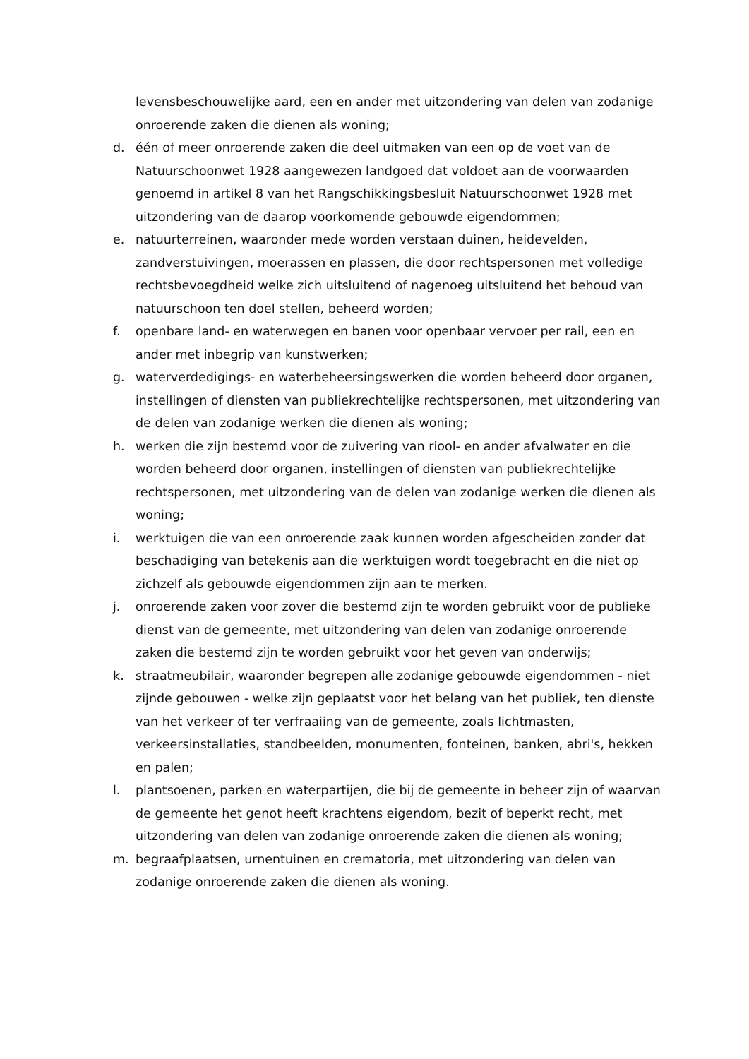levensbeschouwelijke aard, een en ander met uitzondering van delen van zodanige onroerende zaken die dienen als woning;
d. één of meer onroerende zaken die deel uitmaken van een op de voet van de Natuurschoonwet 1928 aangewezen landgoed dat voldoet aan de voorwaarden genoemd in artikel 8 van het Rangschikkingsbesluit Natuurschoonwet 1928 met uitzondering van de daarop voorkomende gebouwde eigendommen;
e. natuurterreinen, waaronder mede worden verstaan duinen, heidevelden, zandverstuivingen, moerassen en plassen, die door rechtspersonen met volledige rechtsbevoegdheid welke zich uitsluitend of nagenoeg uitsluitend het behoud van natuurschoon ten doel stellen, beheerd worden;
f. openbare land- en waterwegen en banen voor openbaar vervoer per rail, een en ander met inbegrip van kunstwerken;
g. waterverdedigings- en waterbeheersingswerken die worden beheerd door organen, instellingen of diensten van publiekrechtelijke rechtspersonen, met uitzondering van de delen van zodanige werken die dienen als woning;
h. werken die zijn bestemd voor de zuivering van riool- en ander afvalwater en die worden beheerd door organen, instellingen of diensten van publiekrechtelijke rechtspersonen, met uitzondering van de delen van zodanige werken die dienen als woning;
i. werktuigen die van een onroerende zaak kunnen worden afgescheiden zonder dat beschadiging van betekenis aan die werktuigen wordt toegebracht en die niet op zichzelf als gebouwde eigendommen zijn aan te merken.
j. onroerende zaken voor zover die bestemd zijn te worden gebruikt voor de publieke dienst van de gemeente, met uitzondering van delen van zodanige onroerende zaken die bestemd zijn te worden gebruikt voor het geven van onderwijs;
k. straatmeubilair, waaronder begrepen alle zodanige gebouwde eigendommen - niet zijnde gebouwen - welke zijn geplaatst voor het belang van het publiek, ten dienste van het verkeer of ter verfraaiing van de gemeente, zoals lichtmasten, verkeersinstallaties, standbeelden, monumenten, fonteinen, banken, abri's, hekken en palen;
l. plantsoenen, parken en waterpartijen, die bij de gemeente in beheer zijn of waarvan de gemeente het genot heeft krachtens eigendom, bezit of beperkt recht, met uitzondering van delen van zodanige onroerende zaken die dienen als woning;
m. begraafplaatsen, urnentuinen en crematoria, met uitzondering van delen van zodanige onroerende zaken die dienen als woning.